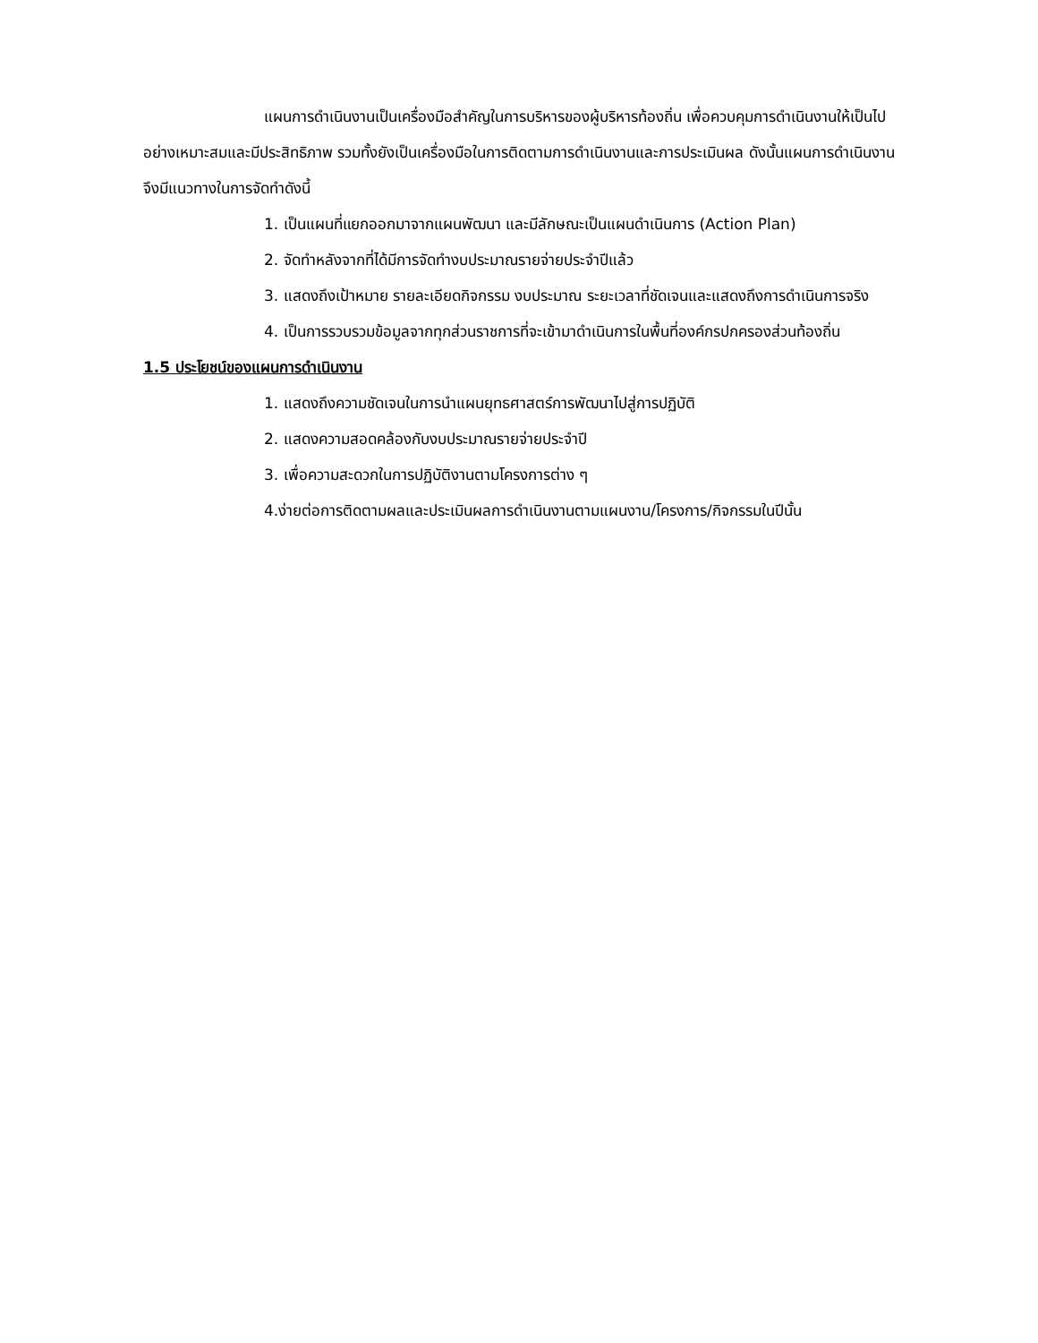แผนการดำเนินงานเป็นเครื่องมือสำคัญในการบริหารของผู้บริหารท้องถิ่น เพื่อควบคุมการดำเนินงานให้เป็นไปอย่างเหมาะสมและมีประสิทธิภาพ รวมทั้งยังเป็นเครื่องมือในการติดตามการดำเนินงานและการประเมินผล ดังนั้นแผนการดำเนินงาน จึงมีแนวทางในการจัดทำดังนี้
1. เป็นแผนที่แยกออกมาจากแผนพัฒนา และมีลักษณะเป็นแผนดำเนินการ (Action Plan)
2. จัดทำหลังจากที่ได้มีการจัดทำงบประมาณรายจ่ายประจำปีแล้ว
3. แสดงถึงเป้าหมาย รายละเอียดกิจกรรม งบประมาณ ระยะเวลาที่ชัดเจนและแสดงถึงการดำเนินการจริง
4. เป็นการรวบรวมข้อมูลจากทุกส่วนราชการที่จะเข้ามาดำเนินการในพื้นที่องค์กรปกครองส่วนท้องถิ่น
1.5 ประโยชน์ของแผนการดำเนินงาน
1. แสดงถึงความชัดเจนในการนำแผนยุทธศาสตร์การพัฒนาไปสู่การปฏิบัติ
2. แสดงความสอดคล้องกับงบประมาณรายจ่ายประจำปี
3. เพื่อความสะดวกในการปฏิบัติงานตามโครงการต่าง ๆ
4.ง่ายต่อการติดตามผลและประเมินผลการดำเนินงานตามแผนงาน/โครงการ/กิจกรรมในปีนั้น